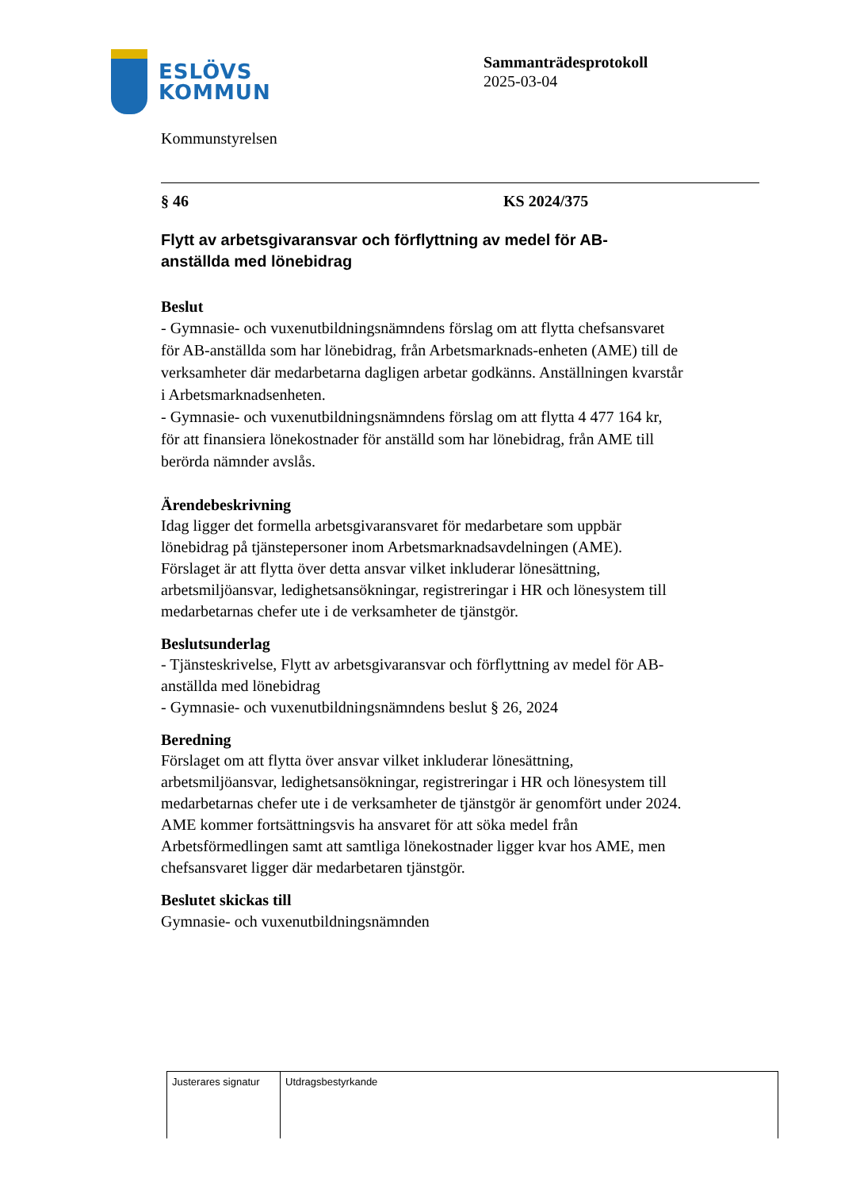ESLÖVS
KOMMUN
Sammanträdesprotokoll
2025-03-04
Kommunstyrelsen
§ 46 KS 2024/375
Flytt av arbetsgivaransvar och förflyttning av medel för AB-anställda med lönebidrag
Beslut
- Gymnasie- och vuxenutbildningsnämndens förslag om att flytta chefsansvaret för AB-anställda som har lönebidrag, från Arbetsmarknads-enheten (AME) till de verksamheter där medarbetarna dagligen arbetar godkänns. Anställningen kvarstår i Arbetsmarknadsenheten.
- Gymnasie- och vuxenutbildningsnämndens förslag om att flytta 4 477 164 kr, för att finansiera lönekostnader för anställd som har lönebidrag, från AME till berörda nämnder avslås.
Ärendebeskrivning
Idag ligger det formella arbetsgivaransvaret för medarbetare som uppbär lönebidrag på tjänstepersoner inom Arbetsmarknadsavdelningen (AME). Förslaget är att flytta över detta ansvar vilket inkluderar lönesättning, arbetsmiljöansvar, ledighetsansökningar, registreringar i HR och lönesystem till medarbetarnas chefer ute i de verksamheter de tjänstgör.
Beslutsunderlag
- Tjänsteskrivelse, Flytt av arbetsgivaransvar och förflyttning av medel för AB-anställda med lönebidrag
- Gymnasie- och vuxenutbildningsnämndens beslut § 26, 2024
Beredning
Förslaget om att flytta över ansvar vilket inkluderar lönesättning, arbetsmiljöansvar, ledighetsansökningar, registreringar i HR och lönesystem till medarbetarnas chefer ute i de verksamheter de tjänstgör är genomfört under 2024. AME kommer fortsättningsvis ha ansvaret för att söka medel från Arbetsförmedlingen samt att samtliga lönekostnader ligger kvar hos AME, men chefsansvaret ligger där medarbetaren tjänstgör.
Beslutet skickas till
Gymnasie- och vuxenutbildningsnämnden
| Justerares signatur | Utdragsbestyrkande |